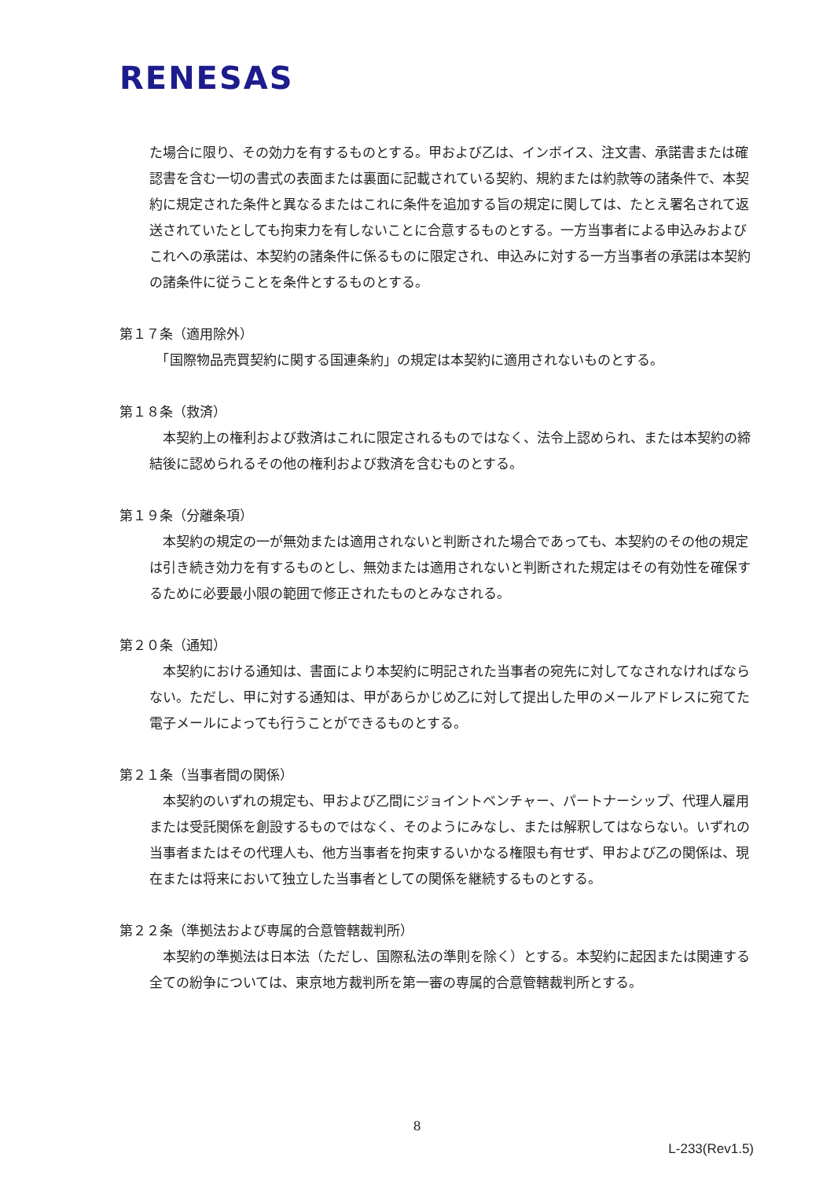RENESAS
た場合に限り、その効力を有するものとする。甲および乙は、インボイス、注文書、承諾書または確認書を含む一切の書式の表面または裏面に記載されている契約、規約または約款等の諸条件で、本契約に規定された条件と異なるまたはこれに条件を追加する旨の規定に関しては、たとえ署名されて返送されていたとしても拘束力を有しないことに合意するものとする。一方当事者による申込みおよびこれへの承諾は、本契約の諸条件に係るものに限定され、申込みに対する一方当事者の承諾は本契約の諸条件に従うことを条件とするものとする。
第１７条（適用除外）
　「国際物品売買契約に関する国連条約」の規定は本契約に適用されないものとする。
第１８条（救済）
　本契約上の権利および救済はこれに限定されるものではなく、法令上認められ、または本契約の締結後に認められるその他の権利および救済を含むものとする。
第１９条（分離条項）
　本契約の規定の一が無効または適用されないと判断された場合であっても、本契約のその他の規定は引き続き効力を有するものとし、無効または適用されないと判断された規定はその有効性を確保するために必要最小限の範囲で修正されたものとみなされる。
第２０条（通知）
　本契約における通知は、書面により本契約に明記された当事者の宛先に対してなされなければならない。ただし、甲に対する通知は、甲があらかじめ乙に対して提出した甲のメールアドレスに宛てた電子メールによっても行うことができるものとする。
第２１条（当事者間の関係）
　本契約のいずれの規定も、甲および乙間にジョイントベンチャー、パートナーシップ、代理人雇用または受託関係を創設するものではなく、そのようにみなし、または解釈してはならない。いずれの当事者またはその代理人も、他方当事者を拘束するいかなる権限も有せず、甲および乙の関係は、現在または将来において独立した当事者としての関係を継続するものとする。
第２２条（準拠法および専属的合意管轄裁判所）
　本契約の準拠法は日本法（ただし、国際私法の準則を除く）とする。本契約に起因または関連する全ての紛争については、東京地方裁判所を第一審の専属的合意管轄裁判所とする。
8
L-233(Rev1.5)